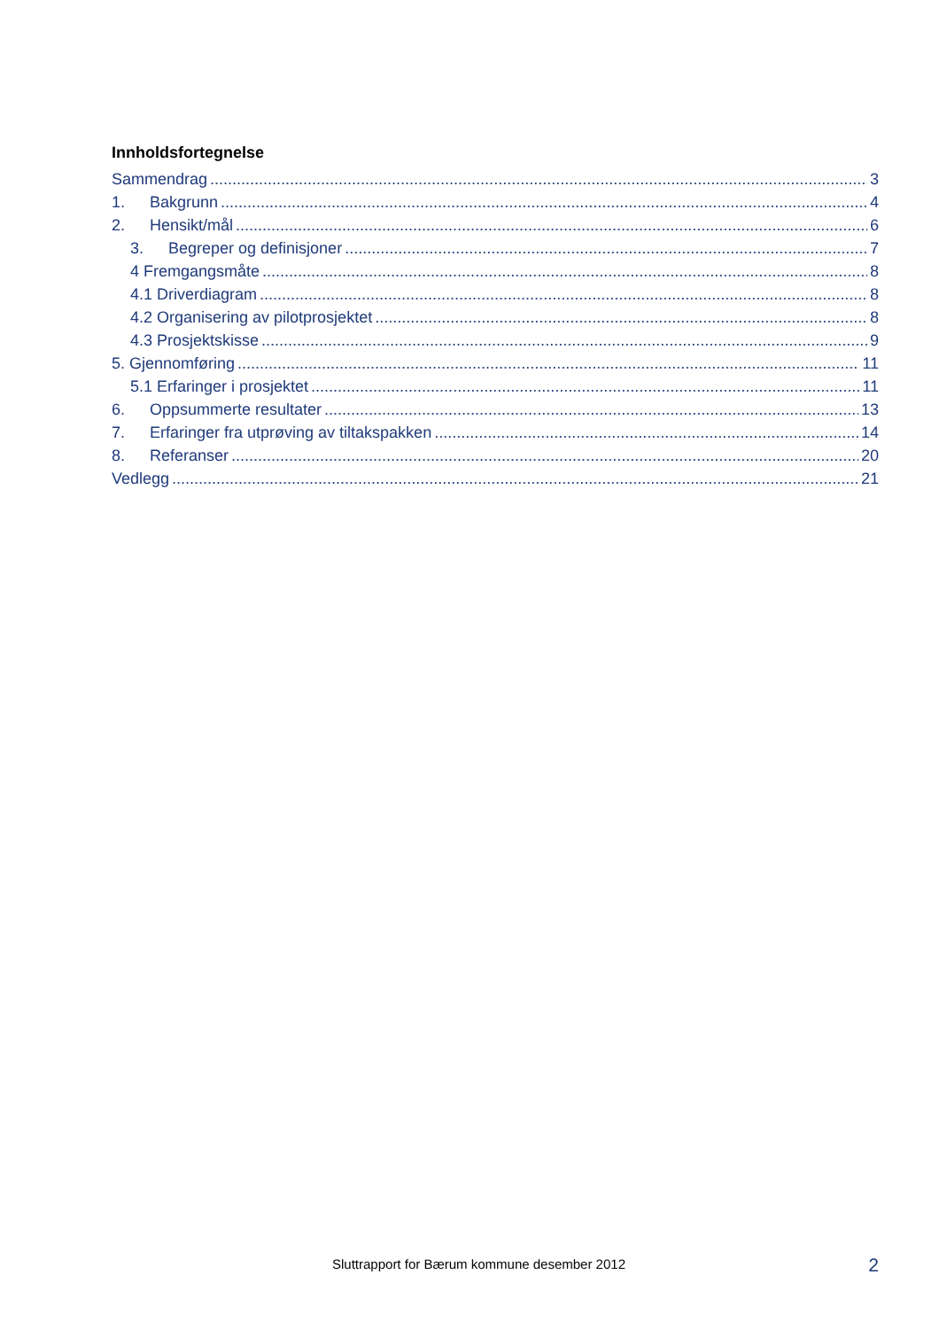Innholdsfortegnelse
Sammendrag 3
1. Bakgrunn 4
2. Hensikt/mål 6
3. Begreper og definisjoner 7
4 Fremgangsmåte 8
4.1 Driverdiagram 8
4.2 Organisering av pilotprosjektet 8
4.3 Prosjektskisse 9
5. Gjennomføring 11
5.1 Erfaringer i prosjektet 11
6. Oppsummerte resultater 13
7. Erfaringer fra utprøving av tiltakspakken 14
8. Referanser 20
Vedlegg 21
Sluttrapport for Bærum kommune desember 2012
2